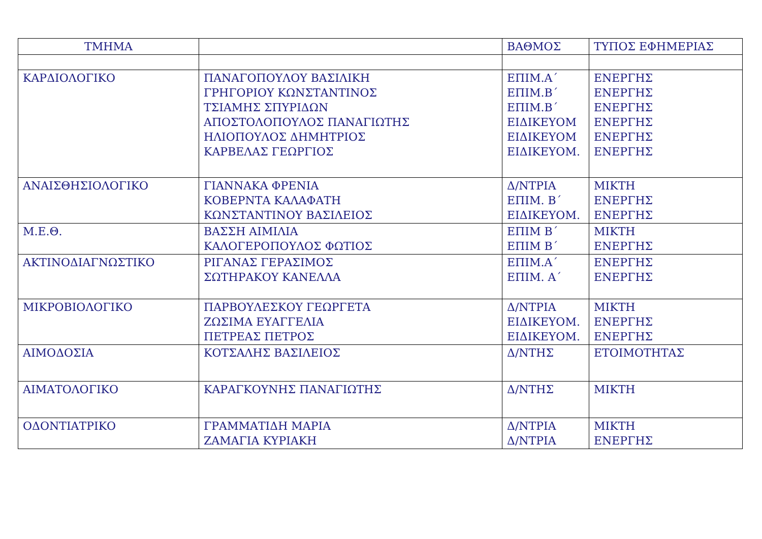| ΤΜΗΜΑ | | ΒΑΘΜΟΣ | ΤΥΠΟΣ ΕΦΗΜΕΡΙΑΣ |
| --- | --- | --- | --- |
| ΚΑΡΔΙΟΛΟΓΙΚΟ | ΠΑΝΑΓΟΠΟΥΛΟΥ ΒΑΣΙΛΙΚΗ ΓΡΗΓΟΡΙΟΥ ΚΩΝΣΤΑΝΤΙΝΟΣ ΤΣΙΑΜΗΣ ΣΠΥΡΙΔΩΝ ΑΠΟΣΤΟΛΟΠΟΥΛΟΣ ΠΑΝΑΓΙΩΤΗΣ ΗΛΙΟΠΟΥΛΟΣ ΔΗΜΗΤΡΙΟΣ ΚΑΡΒΕΛΑΣ ΓΕΩΡΓΙΟΣ | ΕΠΙΜ.Α΄ ΕΠΙΜ.Β΄ ΕΠΙΜ.Β΄ ΕΙΔΙΚΕΥΟΜ ΕΙΔΙΚΕΥΟΜ ΕΙΔΙΚΕΥΟΜ. | ΕΝΕΡΓΗΣ ΕΝΕΡΓΗΣ ΕΝΕΡΓΗΣ ΕΝΕΡΓΗΣ ΕΝΕΡΓΗΣ ΕΝΕΡΓΗΣ |
| ΑΝΑΙΣΘΗΣΙΟΛΟΓΙΚΟ | ΓΙΑΝΝΑΚΑ ΦΡΕΝΙΑ ΚΟΒΕΡΝΤΑ ΚΑΛΑΦΑΤΗ ΚΩΝΣΤΑΝΤΙΝΟΥ ΒΑΣΙΛΕΙΟΣ | Δ/ΝΤΡΙΑ ΕΠΙΜ. Β΄ ΕΙΔΙΚΕΥΟΜ. | ΜΙΚΤΗ ΕΝΕΡΓΗΣ ΕΝΕΡΓΗΣ |
| Μ.Ε.Θ. | ΒΑΣΣΗ ΑΙΜΙΛΙΑ ΚΑΛΟΓΕΡΟΠΟΥΛΟΣ ΦΩΤΙΟΣ | ΕΠΙΜ Β΄ ΕΠΙΜ Β΄ | ΜΙΚΤΗ ΕΝΕΡΓΗΣ |
| ΑΚΤΙΝΟΔΙΑΓΝΩΣΤΙΚΟ | ΡΙΓΑΝΑΣ ΓΕΡΑΣΙΜΟΣ ΣΩΤΗΡΑΚΟΥ ΚΑΝΕΛΛΑ | ΕΠΙΜ.Α΄ ΕΠΙΜ. Α΄ | ΕΝΕΡΓΗΣ ΕΝΕΡΓΗΣ |
| ΜΙΚΡΟΒΙΟΛΟΓΙΚΟ | ΠΑΡΒΟΥΛΕΣΚΟΥ ΓΕΩΡΓΕΤΑ ΖΩΣΙΜΑ ΕΥΑΓΓΕΛΙΑ ΠΕΤΡΕΑΣ ΠΕΤΡΟΣ | Δ/ΝΤΡΙΑ ΕΙΔΙΚΕΥΟΜ. ΕΙΔΙΚΕΥΟΜ. | ΜΙΚΤΗ ΕΝΕΡΓΗΣ ΕΝΕΡΓΗΣ |
| ΑΙΜΟΔΟΣΙΑ | ΚΟΤΣΑΛΗΣ ΒΑΣΙΛΕΙΟΣ | Δ/ΝΤΗΣ | ΕΤΟΙΜΟΤΗΤΑΣ |
| ΑΙΜΑΤΟΛΟΓΙΚΟ | ΚΑΡΑΓΚΟΥΝΗΣ ΠΑΝΑΓΙΩΤΗΣ | Δ/ΝΤΗΣ | ΜΙΚΤΗ |
| ΟΔΟΝΤΙΑΤΡΙΚΟ | ΓΡΑΜΜΑΤΙΔΗ ΜΑΡΙΑ ΖΑΜΑΓΙΑ ΚΥΡΙΑΚΗ | Δ/ΝΤΡΙΑ Δ/ΝΤΡΙΑ | ΜΙΚΤΗ ΕΝΕΡΓΗΣ |